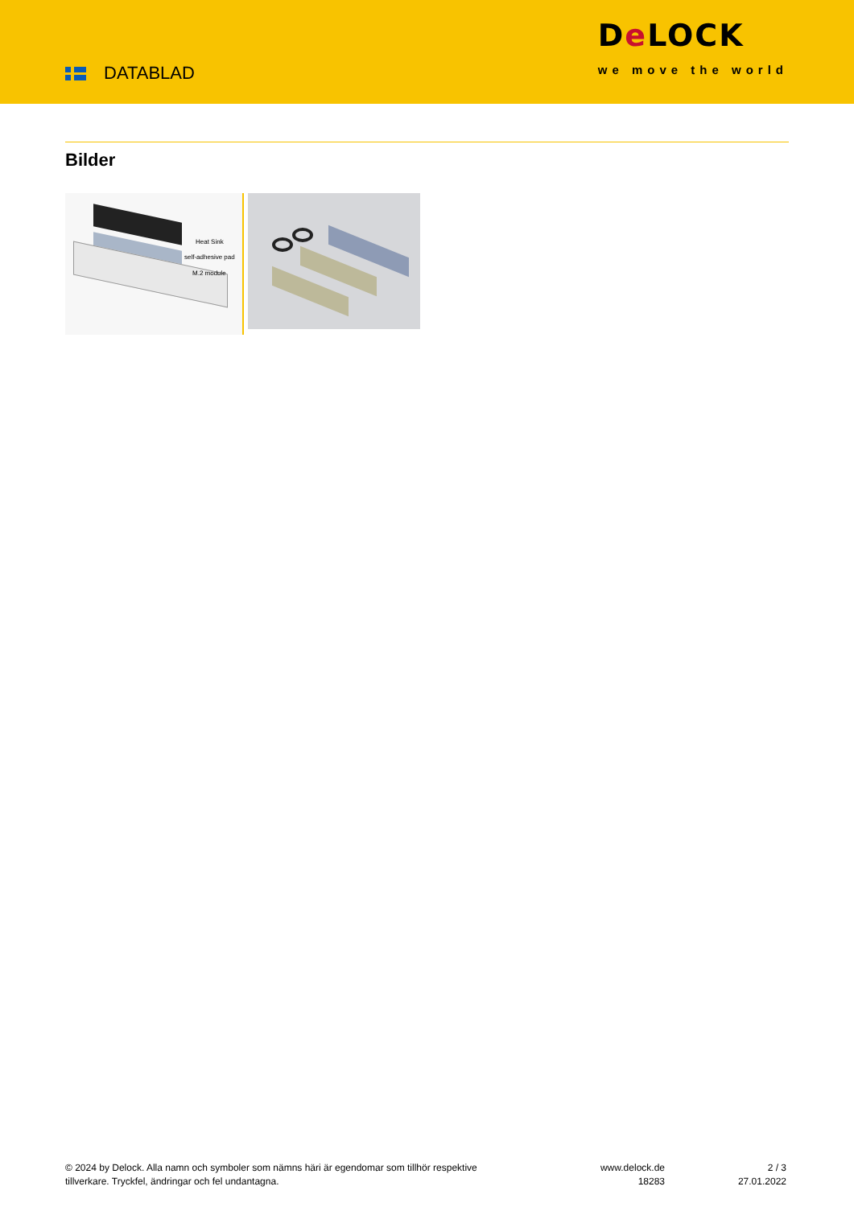DATABLAD
De LOCK
we move the world
Bilder
Heat Sink
self-adhesive pad
M.2 module
© 2024 by Delock. Alla namn och symboler som nämns häri är egendomar som tillhör respektive tillverkare. Tryckfel, ändringar och fel undantagna.
www.delock.de
18283
2 / 3
27.01.2022